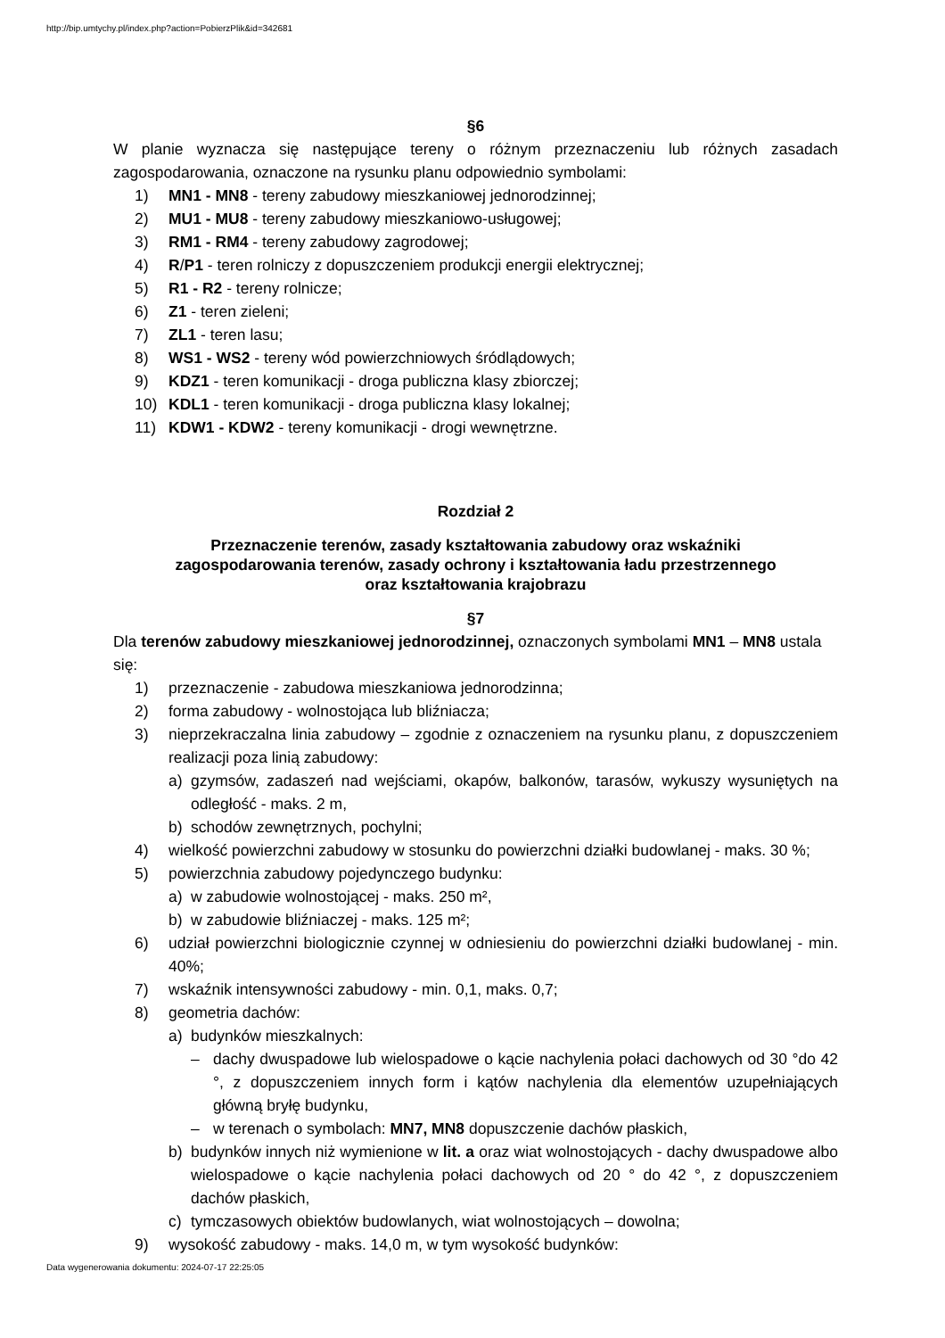http://bip.umtychy.pl/index.php?action=PobierzPlik&id=342681
§6
W planie wyznacza się następujące tereny o różnym przeznaczeniu lub różnych zasadach zagospodarowania, oznaczone na rysunku planu odpowiednio symbolami:
1) MN1 - MN8 - tereny zabudowy mieszkaniowej jednorodzinnej;
2) MU1 - MU8 - tereny zabudowy mieszkaniowo-usługowej;
3) RM1 - RM4 - tereny zabudowy zagrodowej;
4) R/P1 - teren rolniczy z dopuszczeniem produkcji energii elektrycznej;
5) R1 - R2 - tereny rolnicze;
6) Z1 - teren zieleni;
7) ZL1 - teren lasu;
8) WS1 - WS2 - tereny wód powierzchniowych śródlądowych;
9) KDZ1 - teren komunikacji - droga publiczna klasy zbiorczej;
10) KDL1 - teren komunikacji - droga publiczna klasy lokalnej;
11) KDW1 - KDW2 - tereny komunikacji - drogi wewnętrzne.
Rozdział 2
Przeznaczenie terenów, zasady kształtowania zabudowy oraz wskaźniki
zagospodarowania terenów, zasady ochrony i kształtowania ładu przestrzennego
oraz kształtowania krajobrazu
§7
Dla terenów zabudowy mieszkaniowej jednorodzinnej, oznaczonych symbolami MN1 – MN8 ustala się:
1) przeznaczenie - zabudowa mieszkaniowa jednorodzinna;
2) forma zabudowy - wolnostojąca lub bliźniacza;
3) nieprzekraczalna linia zabudowy – zgodnie z oznaczeniem na rysunku planu, z dopuszczeniem realizacji poza linią zabudowy:
a) gzymsów, zadaszeń nad wejściami, okapów, balkonów, tarasów, wykuszy wysuniętych na odległość - maks. 2 m,
b) schodów zewnętrznych, pochylni;
4) wielkość powierzchni zabudowy w stosunku do powierzchni działki budowlanej - maks. 30 %;
5) powierzchnia zabudowy pojedynczego budynku:
a) w zabudowie wolnostojącej - maks. 250 m²,
b) w zabudowie bliźniaczej - maks. 125 m²;
6) udział powierzchni biologicznie czynnej w odniesieniu do powierzchni działki budowlanej - min. 40%;
7) wskaźnik intensywności zabudowy - min. 0,1, maks. 0,7;
8) geometria dachów:
a) budynków mieszkalnych:
– dachy dwuspadowe lub wielospadowe o kącie nachylenia połaci dachowych od 30 °do 42 °, z dopuszczeniem innych form i kątów nachylenia dla elementów uzupełniających główną bryłę budynku,
– w terenach o symbolach: MN7, MN8 dopuszczenie dachów płaskich,
b) budynków innych niż wymienione w lit. a oraz wiat wolnostojących - dachy dwuspadowe albo wielospadowe o kącie nachylenia połaci dachowych od 20 ° do 42 °, z dopuszczeniem dachów płaskich,
c) tymczasowych obiektów budowlanych, wiat wolnostojących – dowolna;
9) wysokość zabudowy - maks. 14,0 m, w tym wysokość budynków:
Data wygenerowania dokumentu: 2024-07-17 22:25:05